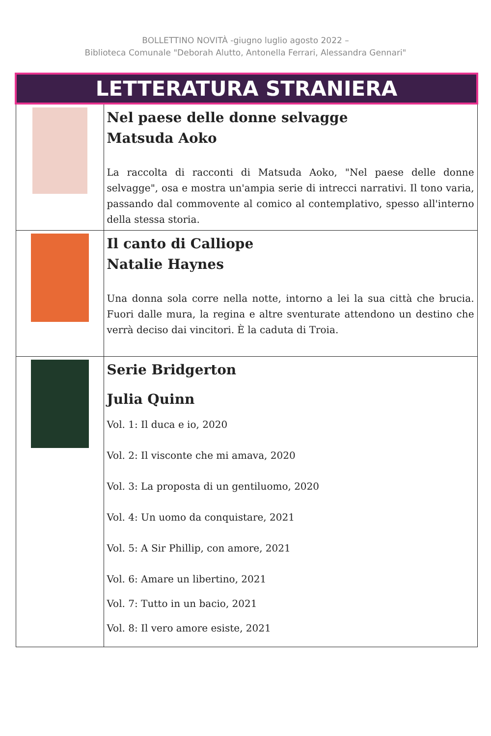BOLLETTINO NOVITÀ -giugno luglio agosto 2022 –
Biblioteca Comunale "Deborah Alutto, Antonella Ferrari, Alessandra Gennari"
| LETTERATURA STRANIERA | |
| | Nel paese delle donne selvagge Matsuda Aoko La raccolta di racconti di Matsuda Aoko, "Nel paese delle donne selvagge", osa e mostra un'ampia serie di intrecci narrativi. Il tono varia, passando dal commovente al comico al contemplativo, spesso all'interno della stessa storia. |
| | Il canto di Calliope Natalie Haynes Una donna sola corre nella notte, intorno a lei la sua città che brucia. Fuori dalle mura, la regina e altre sventurate attendono un destino che verrà deciso dai vincitori. È la caduta di Troia. |
| | Serie Bridgerton Julia Quinn Vol. 1: Il duca e io, 2020 Vol. 2: Il visconte che mi amava, 2020 Vol. 3: La proposta di un gentiluomo, 2020 Vol. 4: Un uomo da conquistare, 2021 Vol. 5: A Sir Phillip, con amore, 2021 Vol. 6: Amare un libertino, 2021 Vol. 7: Tutto in un bacio, 2021 Vol. 8: Il vero amore esiste, 2021 |